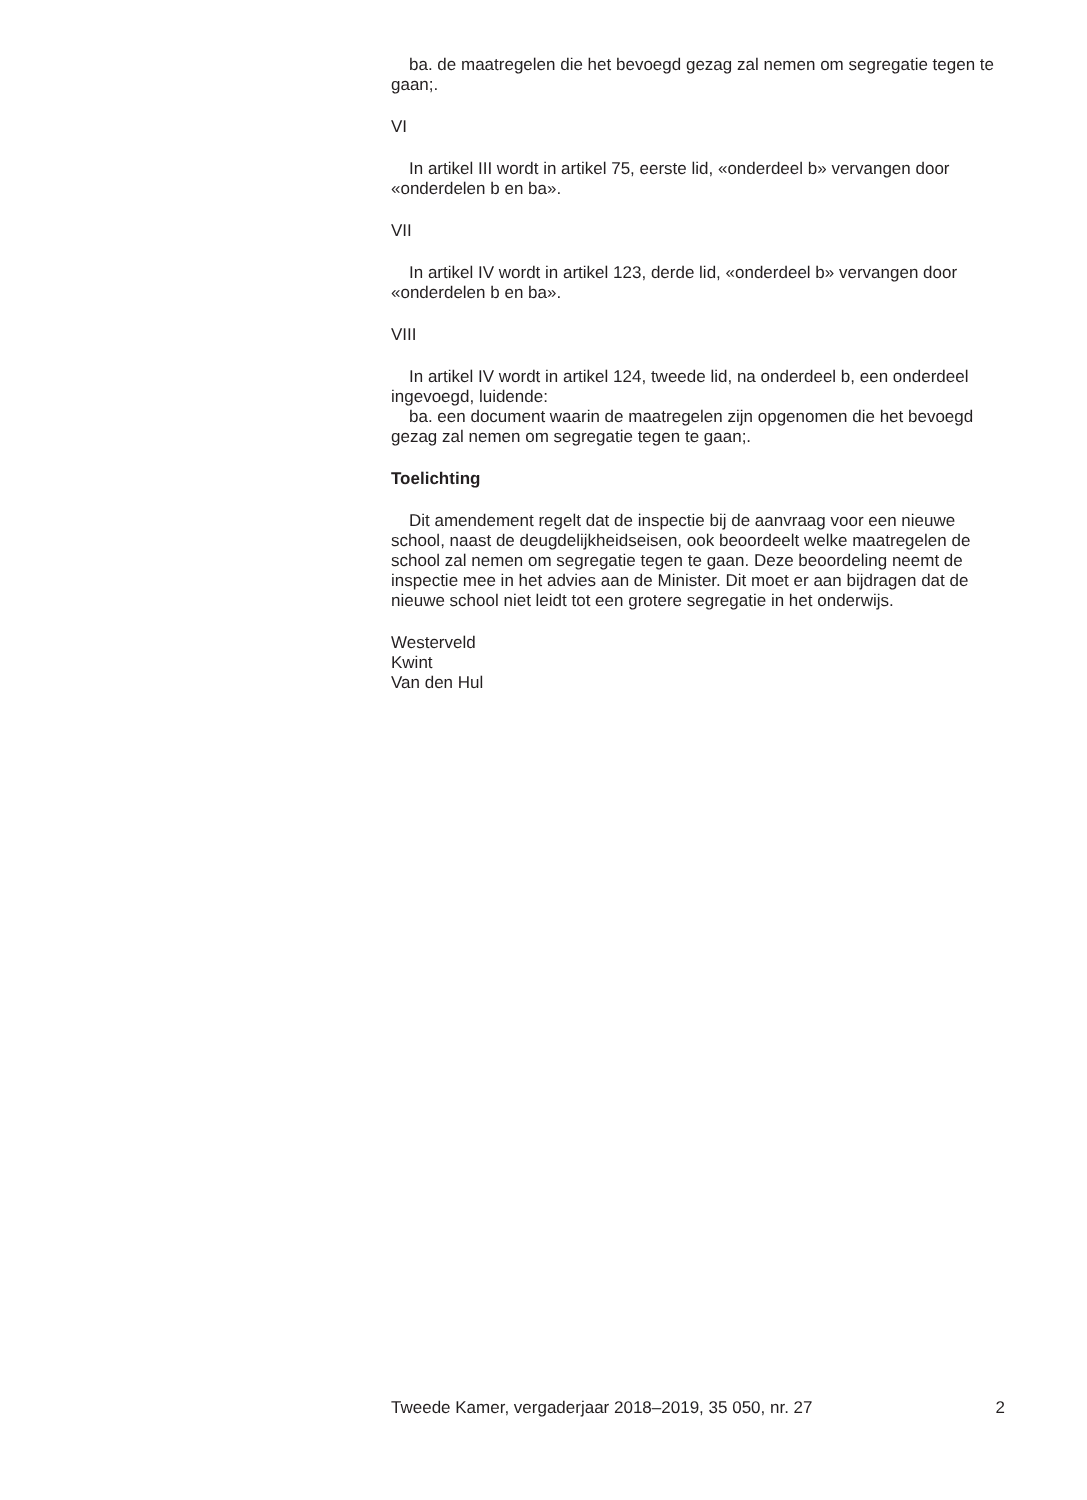ba. de maatregelen die het bevoegd gezag zal nemen om segregatie tegen te gaan;.
VI
In artikel III wordt in artikel 75, eerste lid, «onderdeel b» vervangen door «onderdelen b en ba».
VII
In artikel IV wordt in artikel 123, derde lid, «onderdeel b» vervangen door «onderdelen b en ba».
VIII
In artikel IV wordt in artikel 124, tweede lid, na onderdeel b, een onderdeel ingevoegd, luidende:
ba. een document waarin de maatregelen zijn opgenomen die het bevoegd gezag zal nemen om segregatie tegen te gaan;.
Toelichting
Dit amendement regelt dat de inspectie bij de aanvraag voor een nieuwe school, naast de deugdelijkheidseisen, ook beoordeelt welke maatregelen de school zal nemen om segregatie tegen te gaan. Deze beoordeling neemt de inspectie mee in het advies aan de Minister. Dit moet er aan bijdragen dat de nieuwe school niet leidt tot een grotere segregatie in het onderwijs.
Westerveld
Kwint
Van den Hul
Tweede Kamer, vergaderjaar 2018–2019, 35 050, nr. 27 2